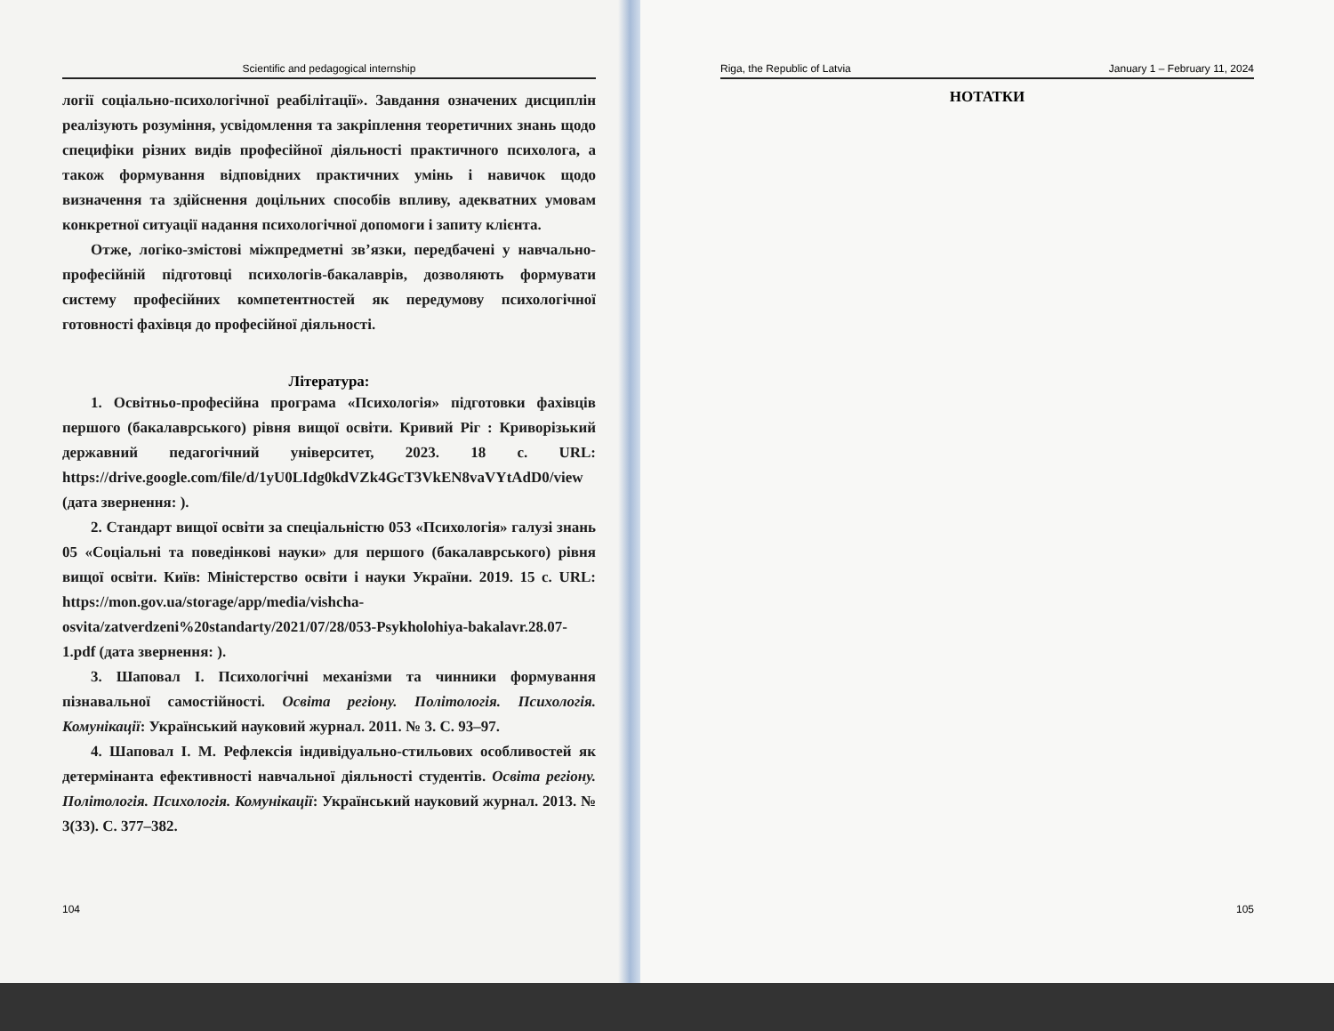Scientific and pedagogical internship
логії соціально-психологічної реабілітації». Завдання означених дисциплін реалізують розуміння, усвідомлення та закріплення теоретичних знань щодо специфіки різних видів професійної діяльності практичного психолога, а також формування відповідних практичних умінь і навичок щодо визначення та здійснення доцільних способів впливу, адекватних умовам конкретної ситуації надання психологічної допомоги і запиту клієнта.
Отже, логіко-змістові міжпредметні зв’язки, передбачені у навчально-професійній підготовці психологів-бакалаврів, дозволяють формувати систему професійних компетентностей як передумову психологічної готовності фахівця до професійної діяльності.
Література:
1. Освітньо-професійна програма «Психологія» підготовки фахівців першого (бакалаврського) рівня вищої освіти. Кривий Ріг : Криворізький державний педагогічний університет, 2023. 18 с. URL: https://drive.google.com/file/d/1yU0LIdg0kdVZk4GcT3VkEN8vaVYtAdD0/view (дата звернення: ).
2. Стандарт вищої освіти за спеціальністю 053 «Психологія» галузі знань 05 «Соціальні та поведінкові науки» для першого (бакалаврського) рівня вищої освіти. Київ: Міністерство освіти і науки України. 2019. 15 с. URL: https://mon.gov.ua/storage/app/media/vishcha-osvita/zatverdzeni%20standarty/2021/07/28/053-Psykholohiya-bakalavr.28.07-1.pdf (дата звернення: ).
3. Шаповал І. Психологічні механізми та чинники формування пізнавальної самостійності. Освіта регіону. Політологія. Психологія. Комунікації: Український науковий журнал. 2011. № 3. С. 93–97.
4. Шаповал І. М. Рефлексія індивідуально-стильових особливостей як детермінанта ефективності навчальної діяльності студентів. Освіта регіону. Політологія. Психологія. Комунікації: Український науковий журнал. 2013. № 3(33). С. 377–382.
104
Riga, the Republic of Latvia January 1 – February 11, 2024
НОТАТКИ
105